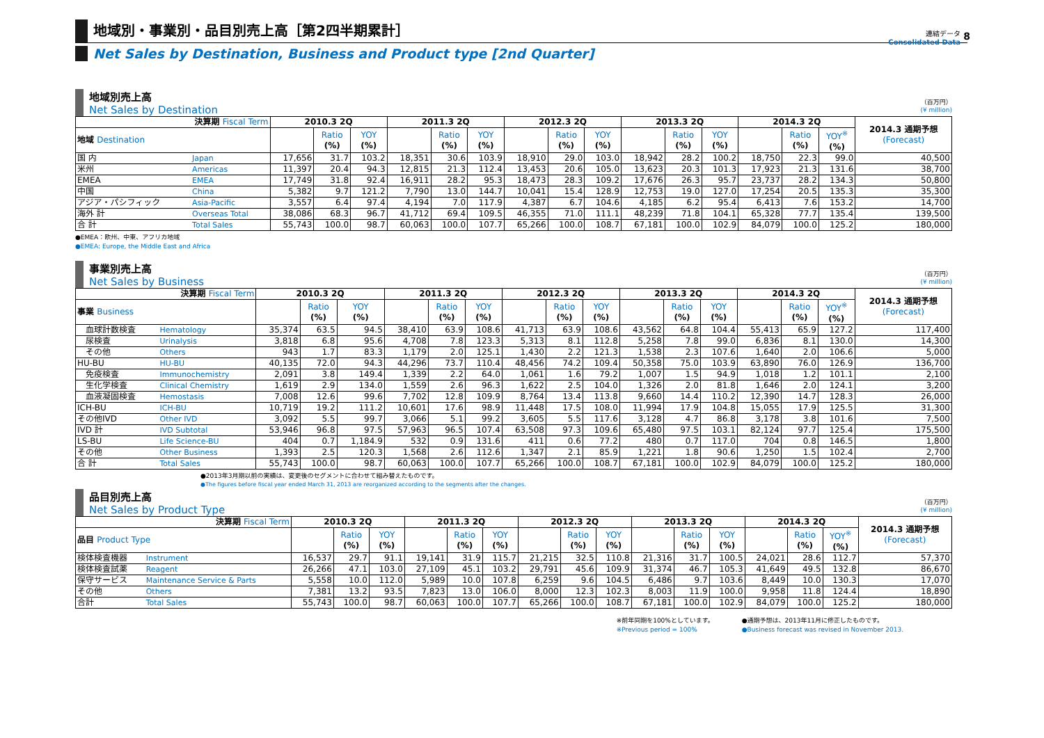地域別・事業別・品目別売上高［第2四半期累計］
Net Sales by Destination, Business and Product type [2nd Quarter]
連結データ
Consolidated Data
8
地域別売上高
Net Sales by Destination
（百万円）
(¥ million)
| 決算期 Fiscal Term | | 2010.3 2Q | | | 2011.3 2Q | | | 2012.3 2Q | | | 2013.3 2Q | | | 2014.3 2Q | | | 2014.3 通期予想 (Forecast) |
| --- | --- | --- | --- | --- | --- | --- | --- | --- | --- | --- | --- | --- | --- | --- | --- | --- | --- |
| 地域 Destination | | | Ratio (%) | YOY (%) | | Ratio (%) | YOY (%) | | Ratio (%) | YOY (%) | | Ratio (%) | YOY (%) | | Ratio (%) | YOY<sup>※</sup> (%) | |
| 国 内 | Japan | 17,656 | 31.7 | 103.2 | 18,351 | 30.6 | 103.9 | 18,910 | 29.0 | 103.0 | 18,942 | 28.2 | 100.2 | 18,750 | 22.3 | 99.0 | 40,500 |
| 米州 | Americas | 11,397 | 20.4 | 94.3 | 12,815 | 21.3 | 112.4 | 13,453 | 20.6 | 105.0 | 13,623 | 20.3 | 101.3 | 17,923 | 21.3 | 131.6 | 38,700 |
| EMEA | EMEA | 17,749 | 31.8 | 92.4 | 16,911 | 28.2 | 95.3 | 18,473 | 28.3 | 109.2 | 17,676 | 26.3 | 95.7 | 23,737 | 28.2 | 134.3 | 50,800 |
| 中国 | China | 5,382 | 9.7 | 121.2 | 7,790 | 13.0 | 144.7 | 10,041 | 15.4 | 128.9 | 12,753 | 19.0 | 127.0 | 17,254 | 20.5 | 135.3 | 35,300 |
| アジア・パシフィック | Asia-Pacific | 3,557 | 6.4 | 97.4 | 4,194 | 7.0 | 117.9 | 4,387 | 6.7 | 104.6 | 4,185 | 6.2 | 95.4 | 6,413 | 7.6 | 153.2 | 14,700 |
| 海外 計 | Overseas Total | 38,086 | 68.3 | 96.7 | 41,712 | 69.4 | 109.5 | 46,355 | 71.0 | 111.1 | 48,239 | 71.8 | 104.1 | 65,328 | 77.7 | 135.4 | 139,500 |
| 合 計 | Total Sales | 55,743 | 100.0 | 98.7 | 60,063 | 100.0 | 107.7 | 65,266 | 100.0 | 108.7 | 67,181 | 100.0 | 102.9 | 84,079 | 100.0 | 125.2 | 180,000 |
●EMEA：欧州、中東、アフリカ地域
●EMEA: Europe, the Middle East and Africa
事業別売上高
Net Sales by Business
（百万円）
(¥ million)
| 決算期 Fiscal Term | | 2010.3 2Q | | | 2011.3 2Q | | | 2012.3 2Q | | | 2013.3 2Q | | | 2014.3 2Q | | | 2014.3 通期予想 (Forecast) |
| --- | --- | --- | --- | --- | --- | --- | --- | --- | --- | --- | --- | --- | --- | --- | --- | --- | --- |
| 事業 Business | | | Ratio (%) | YOY (%) | | Ratio (%) | YOY (%) | | Ratio (%) | YOY (%) | | Ratio (%) | YOY (%) | | Ratio (%) | YOY<sup>※</sup> (%) | |
| 血球計数検査 | Hematology | 35,374 | 63.5 | 94.5 | 38,410 | 63.9 | 108.6 | 41,713 | 63.9 | 108.6 | 43,562 | 64.8 | 104.4 | 55,413 | 65.9 | 127.2 | 117,400 |
| 尿検査 | Urinalysis | 3,818 | 6.8 | 95.6 | 4,708 | 7.8 | 123.3 | 5,313 | 8.1 | 112.8 | 5,258 | 7.8 | 99.0 | 6,836 | 8.1 | 130.0 | 14,300 |
| その他 | Others | 943 | 1.7 | 83.3 | 1,179 | 2.0 | 125.1 | 1,430 | 2.2 | 121.3 | 1,538 | 2.3 | 107.6 | 1,640 | 2.0 | 106.6 | 5,000 |
| HU-BU | HU-BU | 40,135 | 72.0 | 94.3 | 44,296 | 73.7 | 110.4 | 48,456 | 74.2 | 109.4 | 50,358 | 75.0 | 103.9 | 63,890 | 76.0 | 126.9 | 136,700 |
| 免疫検査 | Immunochemistry | 2,091 | 3.8 | 149.4 | 1,339 | 2.2 | 64.0 | 1,061 | 1.6 | 79.2 | 1,007 | 1.5 | 94.9 | 1,018 | 1.2 | 101.1 | 2,100 |
| 生化学検査 | Clinical Chemistry | 1,619 | 2.9 | 134.0 | 1,559 | 2.6 | 96.3 | 1,622 | 2.5 | 104.0 | 1,326 | 2.0 | 81.8 | 1,646 | 2.0 | 124.1 | 3,200 |
| 血液凝固検査 | Hemostasis | 7,008 | 12.6 | 99.6 | 7,702 | 12.8 | 109.9 | 8,764 | 13.4 | 113.8 | 9,660 | 14.4 | 110.2 | 12,390 | 14.7 | 128.3 | 26,000 |
| ICH-BU | ICH-BU | 10,719 | 19.2 | 111.2 | 10,601 | 17.6 | 98.9 | 11,448 | 17.5 | 108.0 | 11,994 | 17.9 | 104.8 | 15,055 | 17.9 | 125.5 | 31,300 |
| その他IVD | Other IVD | 3,092 | 5.5 | 99.7 | 3,066 | 5.1 | 99.2 | 3,605 | 5.5 | 117.6 | 3,128 | 4.7 | 86.8 | 3,178 | 3.8 | 101.6 | 7,500 |
| IVD 計 | IVD Subtotal | 53,946 | 96.8 | 97.5 | 57,963 | 96.5 | 107.4 | 63,508 | 97.3 | 109.6 | 65,480 | 97.5 | 103.1 | 82,124 | 97.7 | 125.4 | 175,500 |
| LS-BU | Life Science-BU | 404 | 0.7 | 1,184.9 | 532 | 0.9 | 131.6 | 411 | 0.6 | 77.2 | 480 | 0.7 | 117.0 | 704 | 0.8 | 146.5 | 1,800 |
| その他 | Other Business | 1,393 | 2.5 | 120.3 | 1,568 | 2.6 | 112.6 | 1,347 | 2.1 | 85.9 | 1,221 | 1.8 | 90.6 | 1,250 | 1.5 | 102.4 | 2,700 |
| 合 計 | Total Sales | 55,743 | 100.0 | 98.7 | 60,063 | 100.0 | 107.7 | 65,266 | 100.0 | 108.7 | 67,181 | 100.0 | 102.9 | 84,079 | 100.0 | 125.2 | 180,000 |
●2013年3月期以前の実績は、変更後のセグメントに合わせて組み替えたものです。
●The figures before fiscal year ended March 31, 2013 are reorganized according to the segments after the changes.
品目別売上高
Net Sales by Product Type
（百万円）
(¥ million)
| 決算期 Fiscal Term | | 2010.3 2Q | | | 2011.3 2Q | | | 2012.3 2Q | | | 2013.3 2Q | | | 2014.3 2Q | | | 2014.3 通期予想 (Forecast) |
| --- | --- | --- | --- | --- | --- | --- | --- | --- | --- | --- | --- | --- | --- | --- | --- | --- | --- |
| 品目 Product Type | | | Ratio (%) | YOY (%) | | Ratio (%) | YOY (%) | | Ratio (%) | YOY (%) | | Ratio (%) | YOY (%) | | Ratio (%) | YOY<sup>※</sup> (%) | |
| 検体検査機器 | Instrument | 16,537 | 29.7 | 91.1 | 19,141 | 31.9 | 115.7 | 21,215 | 32.5 | 110.8 | 21,316 | 31.7 | 100.5 | 24,021 | 28.6 | 112.7 | 57,370 |
| 検体検査試薬 | Reagent | 26,266 | 47.1 | 103.0 | 27,109 | 45.1 | 103.2 | 29,791 | 45.6 | 109.9 | 31,374 | 46.7 | 105.3 | 41,649 | 49.5 | 132.8 | 86,670 |
| 保守サービス | Maintenance Service & Parts | 5,558 | 10.0 | 112.0 | 5,989 | 10.0 | 107.8 | 6,259 | 9.6 | 104.5 | 6,486 | 9.7 | 103.6 | 8,449 | 10.0 | 130.3 | 17,070 |
| その他 | Others | 7,381 | 13.2 | 93.5 | 7,823 | 13.0 | 106.0 | 8,000 | 12.3 | 102.3 | 8,003 | 11.9 | 100.0 | 9,958 | 11.8 | 124.4 | 18,890 |
| 合計 | Total Sales | 55,743 | 100.0 | 98.7 | 60,063 | 100.0 | 107.7 | 65,266 | 100.0 | 108.7 | 67,181 | 100.0 | 102.9 | 84,079 | 100.0 | 125.2 | 180,000 |
※前年同期を100%としています。
※Previous period = 100%
●通期予想は、2013年11月に修正したものです。
●Business forecast was revised in November 2013.